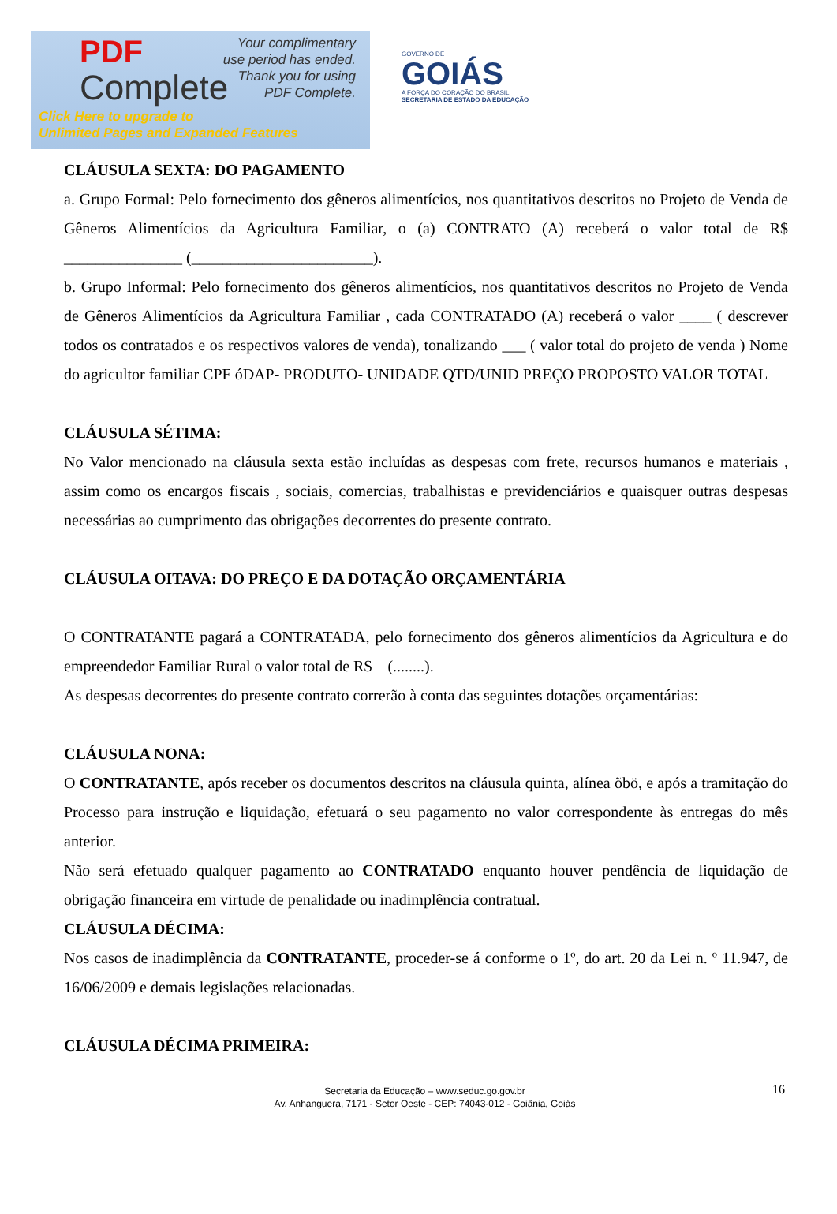PDF
Complete
Your complimentary
use period has ended.
Thank you for using
PDF Complete.
Click Here to upgrade to
Unlimited Pages and Expanded Features
GOVERNO DE
GOIÁS
A FORÇA DO CORAÇÃO DO BRASIL
SECRETARIA DE ESTADO DA EDUCAÇÃO
CLÁUSULA SEXTA: DO PAGAMENTO
a. Grupo Formal: Pelo fornecimento dos gêneros alimentícios, nos quantitativos descritos no Projeto de Venda de Gêneros Alimentícios da Agricultura Familiar, o (a) CONTRATO (A) receberá o valor total de R$ _______________ (_______________________).
b. Grupo Informal: Pelo fornecimento dos gêneros alimentícios, nos quantitativos descritos no Projeto de Venda de Gêneros Alimentícios da Agricultura Familiar , cada CONTRATADO (A) receberá o valor ____ ( descrever todos os contratados e os respectivos valores de venda), tonalizando ___ ( valor total do projeto de venda ) Nome do agricultor familiar CPF óDAP- PRODUTO- UNIDADE QTD/UNID PREÇO PROPOSTO VALOR TOTAL
CLÁUSULA SÉTIMA:
No Valor mencionado na cláusula sexta estão incluídas as despesas com frete, recursos humanos e materiais , assim como os encargos fiscais , sociais, comercias, trabalhistas e previdenciários e quaisquer outras despesas necessárias ao cumprimento das obrigações decorrentes do presente contrato.
CLÁUSULA OITAVA: DO PREÇO E DA DOTAÇÃO ORÇAMENTÁRIA
O CONTRATANTE pagará a CONTRATADA, pelo fornecimento dos gêneros alimentícios da Agricultura e do empreendedor Familiar Rural o valor total de R$ (........).
As despesas decorrentes do presente contrato correrão à conta das seguintes dotações orçamentárias:
CLÁUSULA NONA:
O CONTRATANTE, após receber os documentos descritos na cláusula quinta, alínea õbö, e após a tramitação do Processo para instrução e liquidação, efetuará o seu pagamento no valor correspondente às entregas do mês anterior.
Não será efetuado qualquer pagamento ao CONTRATADO enquanto houver pendência de liquidação de obrigação financeira em virtude de penalidade ou inadimplência contratual.
CLÁUSULA DÉCIMA:
Nos casos de inadimplência da CONTRATANTE, proceder-se á conforme o 1º, do art. 20 da Lei n. º 11.947, de 16/06/2009 e demais legislações relacionadas.
CLÁUSULA DÉCIMA PRIMEIRA:
16 Secretaria da Educação – www.seduc.go.gov.br
Av. Anhanguera, 7171 - Setor Oeste - CEP: 74043-012 - Goiânia, Goiás